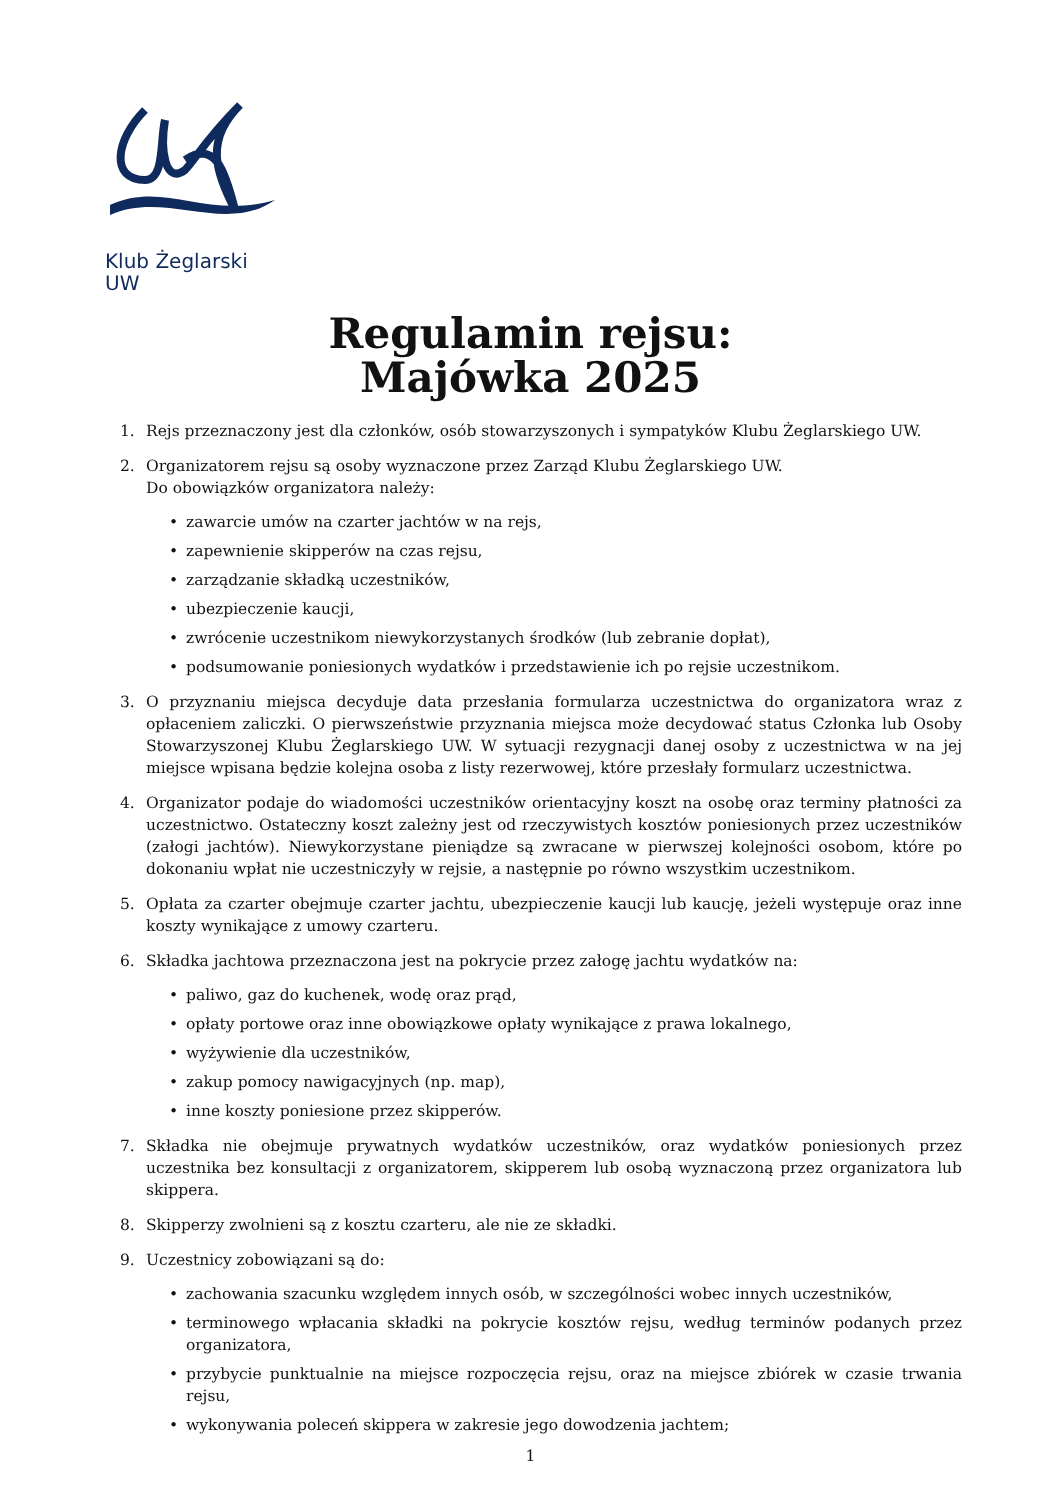Klub Żeglarski UW
Regulamin rejsu:
Majówka 2025
1. Rejs przeznaczony jest dla członków, osób stowarzyszonych i sympatyków Klubu Żeglarskiego UW.
2. Organizatorem rejsu są osoby wyznaczone przez Zarząd Klubu Żeglarskiego UW.
Do obowiązków organizatora należy:
• zawarcie umów na czarter jachtów w na rejs,
• zapewnienie skipperów na czas rejsu,
• zarządzanie składką uczestników,
• ubezpieczenie kaucji,
• zwrócenie uczestnikom niewykorzystanych środków (lub zebranie dopłat),
• podsumowanie poniesionych wydatków i przedstawienie ich po rejsie uczestnikom.
3. O przyznaniu miejsca decyduje data przesłania formularza uczestnictwa do organizatora wraz z opłaceniem zaliczki. O pierwszeństwie przyznania miejsca może decydować status Członka lub Osoby Stowarzyszonej Klubu Żeglarskiego UW. W sytuacji rezygnacji danej osoby z uczestnictwa w na jej miejsce wpisana będzie kolejna osoba z listy rezerwowej, które przesłały formularz uczestnictwa.
4. Organizator podaje do wiadomości uczestników orientacyjny koszt na osobę oraz terminy płatności za uczestnictwo. Ostateczny koszt zależny jest od rzeczywistych kosztów poniesionych przez uczestników (załogi jachtów). Niewykorzystane pieniądze są zwracane w pierwszej kolejności osobom, które po dokonaniu wpłat nie uczestniczyły w rejsie, a następnie po równo wszystkim uczestnikom.
5. Opłata za czarter obejmuje czarter jachtu, ubezpieczenie kaucji lub kaucję, jeżeli występuje oraz inne koszty wynikające z umowy czarteru.
6. Składka jachtowa przeznaczona jest na pokrycie przez załogę jachtu wydatków na:
• paliwo, gaz do kuchenek, wodę oraz prąd,
• opłaty portowe oraz inne obowiązkowe opłaty wynikające z prawa lokalnego,
• wyżywienie dla uczestników,
• zakup pomocy nawigacyjnych (np. map),
• inne koszty poniesione przez skipperów.
7. Składka nie obejmuje prywatnych wydatków uczestników, oraz wydatków poniesionych przez uczestnika bez konsultacji z organizatorem, skipperem lub osobą wyznaczoną przez organizatora lub skippera.
8. Skipperzy zwolnieni są z kosztu czarteru, ale nie ze składki.
9. Uczestnicy zobowiązani są do:
• zachowania szacunku względem innych osób, w szczególności wobec innych uczestników,
• terminowego wpłacania składki na pokrycie kosztów rejsu, według terminów podanych przez organizatora,
• przybycie punktualnie na miejsce rozpoczęcia rejsu, oraz na miejsce zbiórek w czasie trwania rejsu,
• wykonywania poleceń skippera w zakresie jego dowodzenia jachtem;
1